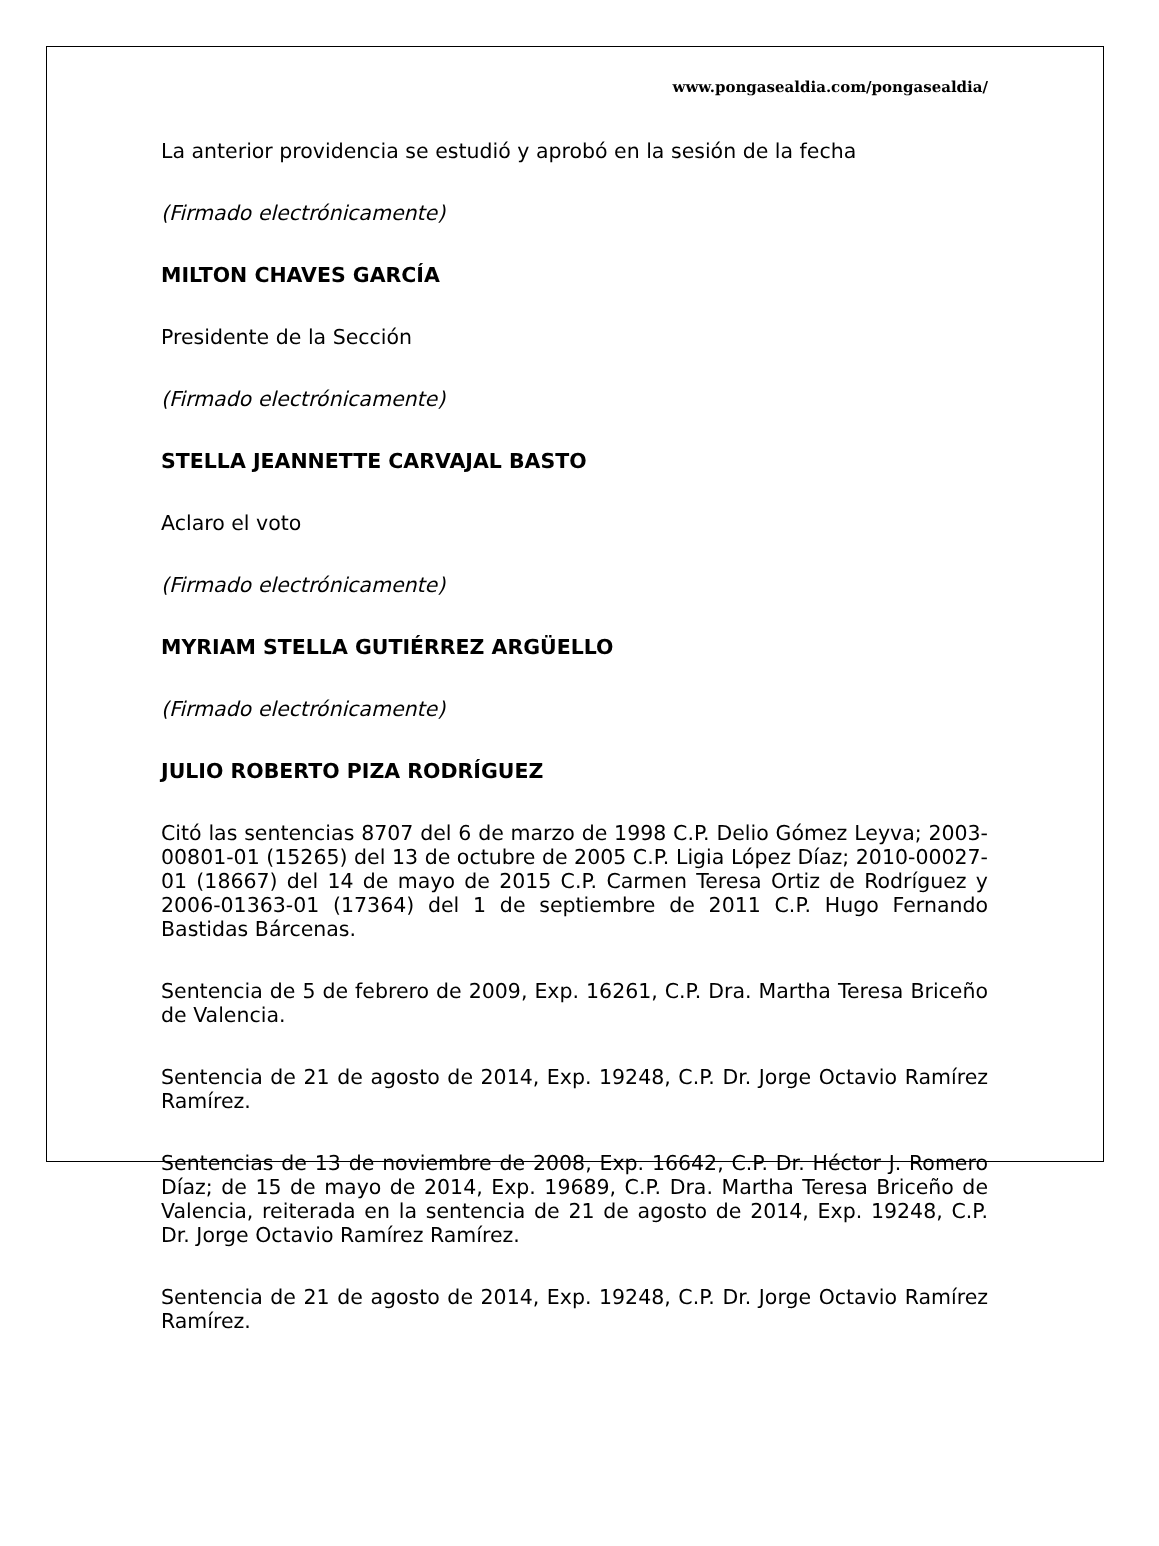www.pongasealdia.com/pongasealdia/
La anterior providencia se estudió y aprobó en la sesión de la fecha
(Firmado electrónicamente)
MILTON CHAVES GARCÍA
Presidente de la Sección
(Firmado electrónicamente)
STELLA JEANNETTE CARVAJAL BASTO
Aclaro el voto
(Firmado electrónicamente)
MYRIAM STELLA GUTIÉRREZ ARGÜELLO
(Firmado electrónicamente)
JULIO ROBERTO PIZA RODRÍGUEZ
Citó las sentencias 8707 del 6 de marzo de 1998 C.P. Delio Gómez Leyva; 2003-00801-01 (15265) del 13 de octubre de 2005 C.P. Ligia López Díaz; 2010-00027-01 (18667) del 14 de mayo de 2015 C.P. Carmen Teresa Ortiz de Rodríguez y 2006-01363-01 (17364) del 1 de septiembre de 2011 C.P. Hugo Fernando Bastidas Bárcenas.
Sentencia de 5 de febrero de 2009, Exp. 16261, C.P. Dra. Martha Teresa Briceño de Valencia.
Sentencia de 21 de agosto de 2014, Exp. 19248, C.P. Dr. Jorge Octavio Ramírez Ramírez.
Sentencias de 13 de noviembre de 2008, Exp. 16642, C.P. Dr. Héctor J. Romero Díaz; de 15 de mayo de 2014, Exp. 19689, C.P. Dra. Martha Teresa Briceño de Valencia, reiterada en la sentencia de 21 de agosto de 2014, Exp. 19248, C.P. Dr. Jorge Octavio Ramírez Ramírez.
Sentencia de 21 de agosto de 2014, Exp. 19248, C.P. Dr. Jorge Octavio Ramírez Ramírez.